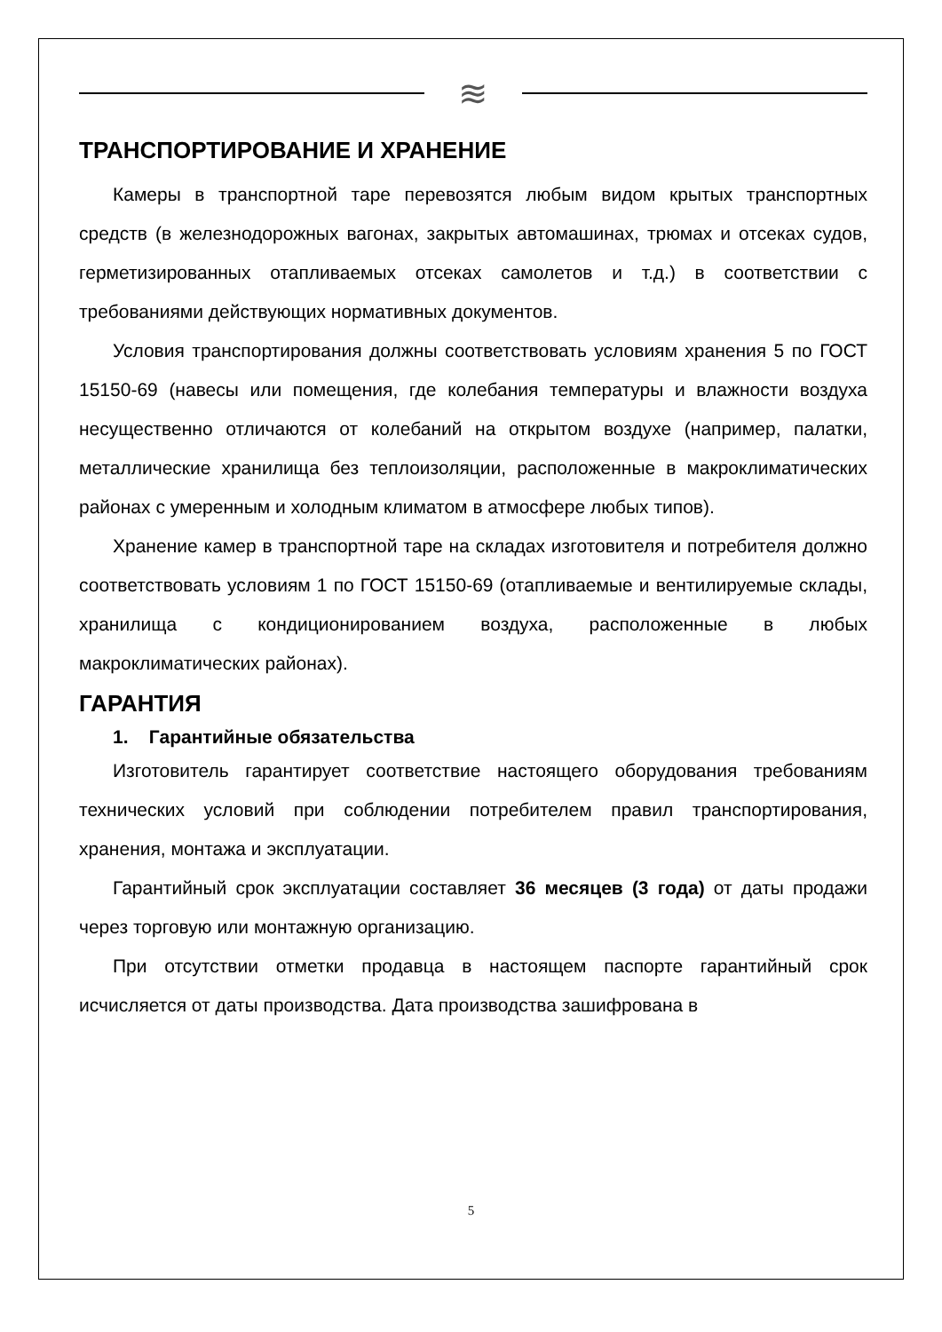≋
ТРАНСПОРТИРОВАНИЕ И ХРАНЕНИЕ
Камеры в транспортной таре перевозятся любым видом крытых транспортных средств (в железнодорожных вагонах, закрытых автомашинах, трюмах и отсеках судов, герметизированных отапливаемых отсеках самолетов и т.д.) в соответствии с требованиями действующих нормативных документов.
Условия транспортирования должны соответствовать условиям хранения 5 по ГОСТ 15150-69 (навесы или помещения, где колебания температуры и влажности воздуха несущественно отличаются от колебаний на открытом воздухе (например, палатки, металлические хранилища без теплоизоляции, расположенные в макроклиматических районах с умеренным и холодным климатом в атмосфере любых типов).
Хранение камер в транспортной таре на складах изготовителя и потребителя должно соответствовать условиям 1 по ГОСТ 15150-69 (отапливаемые и вентилируемые склады, хранилища с кондиционированием воздуха, расположенные в любых макроклиматических районах).
ГАРАНТИЯ
1. Гарантийные обязательства
Изготовитель гарантирует соответствие настоящего оборудования требованиям технических условий при соблюдении потребителем правил транспортирования, хранения, монтажа и эксплуатации.
Гарантийный срок эксплуатации составляет 36 месяцев (3 года) от даты продажи через торговую или монтажную организацию.
При отсутствии отметки продавца в настоящем паспорте гарантийный срок исчисляется от даты производства. Дата производства зашифрована в
5